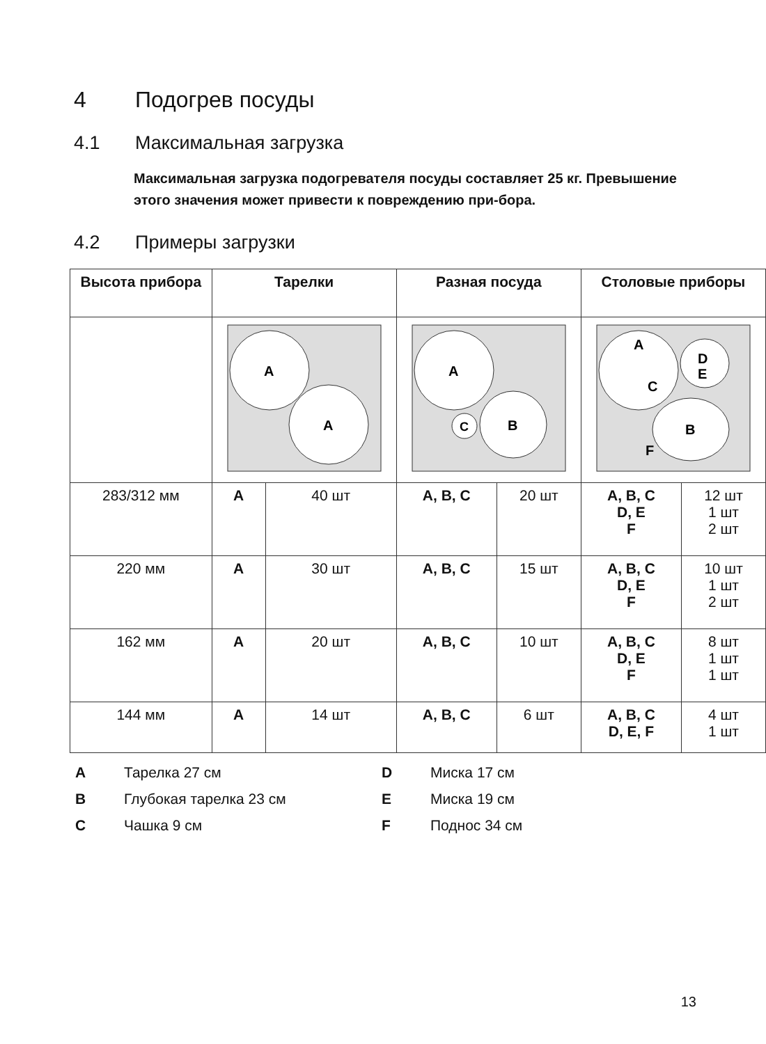4 Подогрев посуды
4.1 Максимальная загрузка
Максимальная загрузка подогревателя посуды составляет 25 кг. Превышение этого значения может привести к повреждению при-бора.
4.2 Примеры загрузки
| Высота прибора | Тарелки | | Разная посуда | | Столовые приборы | |
| --- | --- | --- | --- | --- | --- | --- |
| | A A | | A B C | | A C D E B F | |
| 283/312 мм | A | 40 шт | A, B, C | 20 шт | A, B, C D, E F | 12 шт 1 шт 2 шт |
| 220 мм | A | 30 шт | A, B, C | 15 шт | A, B, C D, E F | 10 шт 1 шт 2 шт |
| 162 мм | A | 20 шт | A, B, C | 10 шт | A, B, C D, E F | 8 шт 1 шт 1 шт |
| 144 мм | A | 14 шт | A, B, C | 6 шт | A, B, C D, E, F | 4 шт 1 шт |
A Тарелка 27 см D Миска 17 см B Глубокая тарелка 23 см E Миска 19 см C Чашка 9 см F Поднос 34 см
13